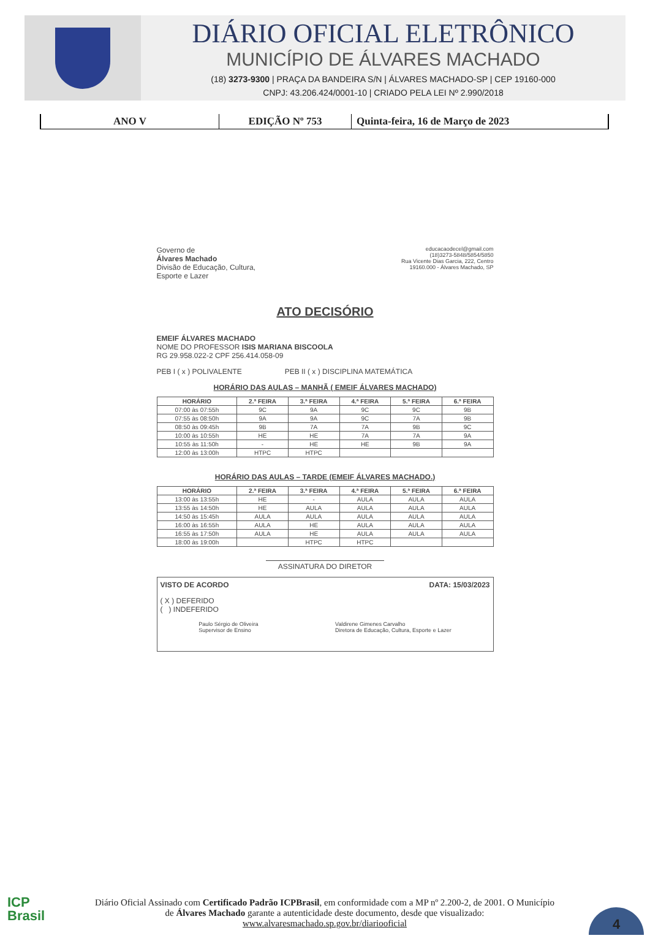DIÁRIO OFICIAL ELETRÔNICO
MUNICÍPIO DE ÁLVARES MACHADO
(18) 3273-9300 | PRAÇA DA BANDEIRA S/N | ÁLVARES MACHADO-SP | CEP 19160-000
CNPJ: 43.206.424/0001-10 | CRIADO PELA LEI Nº 2.990/2018
ANO V EDIÇÃO Nº 753 Quinta-feira, 16 de Março de 2023
Governo de
Álvares Machado
Divisão de Educação, Cultura,
Esporte e Lazer
educacaodecel@gmail.com
(18)3273-5848/5854/5850
Rua Vicente Dias Garcia, 222, Centro
19160.000 - Álvares Machado, SP
ATO DECISÓRIO
EMEIF ÁLVARES MACHADO
NOME DO PROFESSOR ISIS MARIANA BISCOOLA
RG 29.958.022-2 CPF 256.414.058-09
PEB I ( x ) POLIVALENTE PEB II ( x ) DISCIPLINA MATEMÁTICA
HORÁRIO DAS AULAS – MANHÃ ( EMEIF ÁLVARES MACHADO)
| HORÁRIO | 2.ª FEIRA | 3.ª FEIRA | 4.ª FEIRA | 5.ª FEIRA | 6.ª FEIRA |
| --- | --- | --- | --- | --- | --- |
| 07:00 às 07:55h | 9C | 9A | 9C | 9C | 9B |
| 07:55 às 08:50h | 9A | 9A | 9C | 7A | 9B |
| 08:50 às 09:45h | 9B | 7A | 7A | 9B | 9C |
| 10:00 às 10:55h | HE | HE | 7A | 7A | 9A |
| 10:55 às 11:50h | - | HE | HE | 9B | 9A |
| 12:00 às 13:00h | HTPC | HTPC | | | |
HORÁRIO DAS AULAS – TARDE (EMEIF ÁLVARES MACHADO.)
| HORÁRIO | 2.ª FEIRA | 3.ª FEIRA | 4.ª FEIRA | 5.ª FEIRA | 6.ª FEIRA |
| --- | --- | --- | --- | --- | --- |
| 13:00 às 13:55h | HE | - | AULA | AULA | AULA |
| 13:55 às 14:50h | HE | AULA | AULA | AULA | AULA |
| 14:50 às 15:45h | AULA | AULA | AULA | AULA | AULA |
| 16:00 às 16:55h | AULA | HE | AULA | AULA | AULA |
| 16:55 às 17:50h | AULA | HE | AULA | AULA | AULA |
| 18:00 às 19:00h | | HTPC | HTPC | | |
ASSINATURA DO DIRETOR
VISTO DE ACORDO DATA: 15/03/2023
( X ) DEFERIDO
( ) INDEFERIDO
Paulo Sérgio de Oliveira
Supervisor de Ensino
Valdirene Gimenes Carvalho
Diretora de Educação, Cultura, Esporte e Lazer
ICP
Brasil
Diário Oficial Assinado com Certificado Padrão ICPBrasil, em conformidade com a MP nº 2.200-2, de 2001. O Município de Álvares Machado garante a autenticidade deste documento, desde que visualizado: www.alvaresmachado.sp.gov.br/diariooficial
4